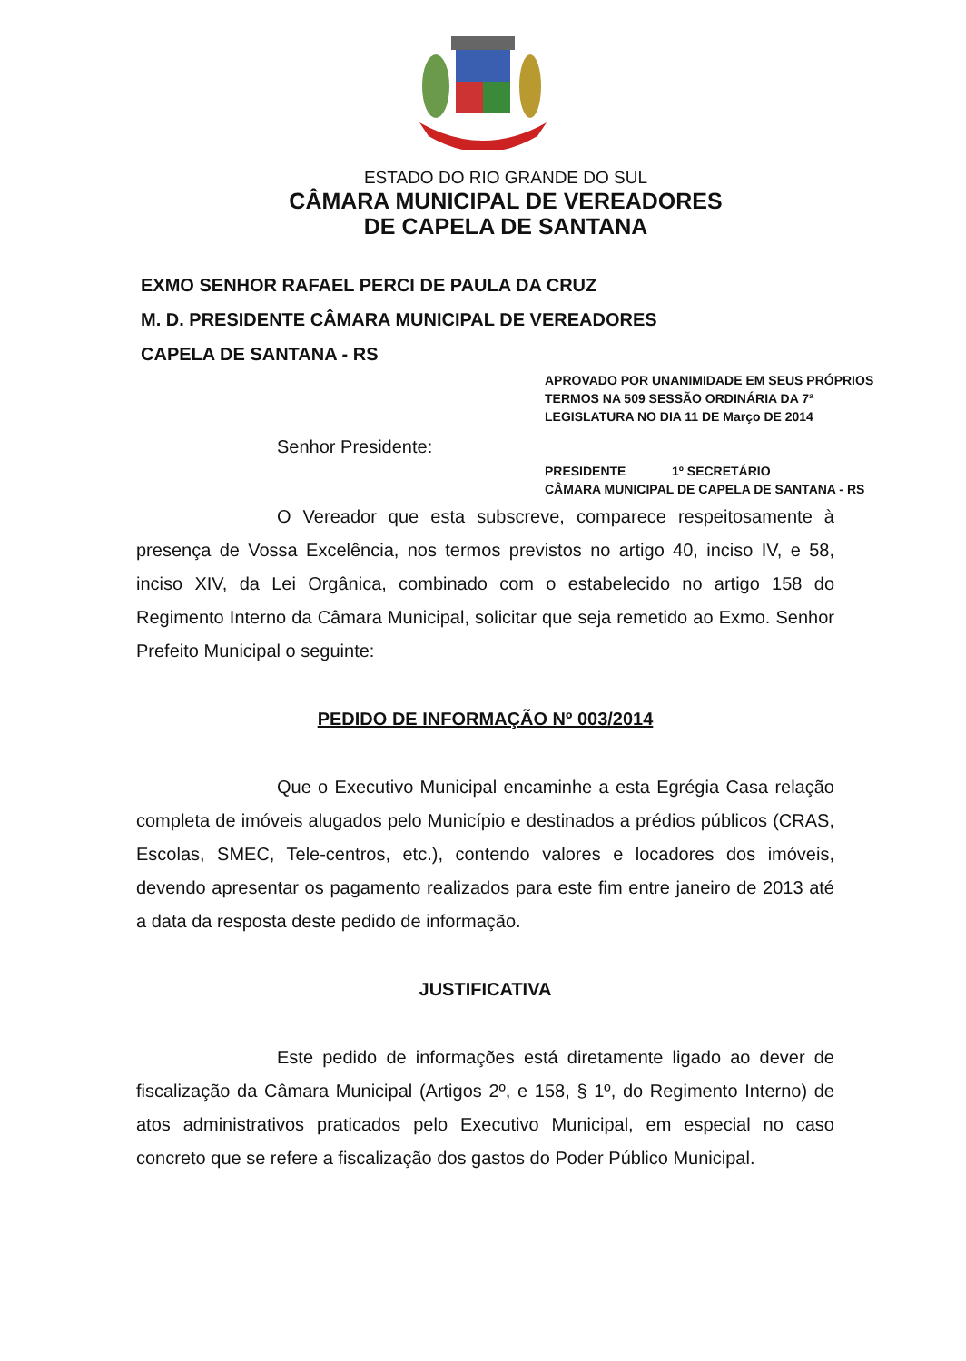ESTADO DO RIO GRANDE DO SUL
CÂMARA MUNICIPAL DE VEREADORES
DE CAPELA DE SANTANA
EXMO SENHOR RAFAEL PERCI DE PAULA DA CRUZ
M. D. PRESIDENTE CÂMARA MUNICIPAL DE VEREADORES
CAPELA DE SANTANA - RS
APROVADO POR UNANIMIDADE EM SEUS PRÓPRIOS TERMOS NA 509 SESSÃO ORDINÁRIA DA 7ª LEGISLATURA NO DIA 11 DE Março DE 2014
PRESIDENTE 1º SECRETÁRIO
CÂMARA MUNICIPAL DE CAPELA DE SANTANA - RS
Senhor Presidente:
O Vereador que esta subscreve, comparece respeitosamente à presença de Vossa Excelência, nos termos previstos no artigo 40, inciso IV, e 58, inciso XIV, da Lei Orgânica, combinado com o estabelecido no artigo 158 do Regimento Interno da Câmara Municipal, solicitar que seja remetido ao Exmo. Senhor Prefeito Municipal o seguinte:
PEDIDO DE INFORMAÇÃO Nº 003/2014
Que o Executivo Municipal encaminhe a esta Egrégia Casa relação completa de imóveis alugados pelo Município e destinados a prédios públicos (CRAS, Escolas, SMEC, Tele-centros, etc.), contendo valores e locadores dos imóveis, devendo apresentar os pagamento realizados para este fim entre janeiro de 2013 até a data da resposta deste pedido de informação.
JUSTIFICATIVA
Este pedido de informações está diretamente ligado ao dever de fiscalização da Câmara Municipal (Artigos 2º, e 158, § 1º, do Regimento Interno) de atos administrativos praticados pelo Executivo Municipal, em especial no caso concreto que se refere a fiscalização dos gastos do Poder Público Municipal.